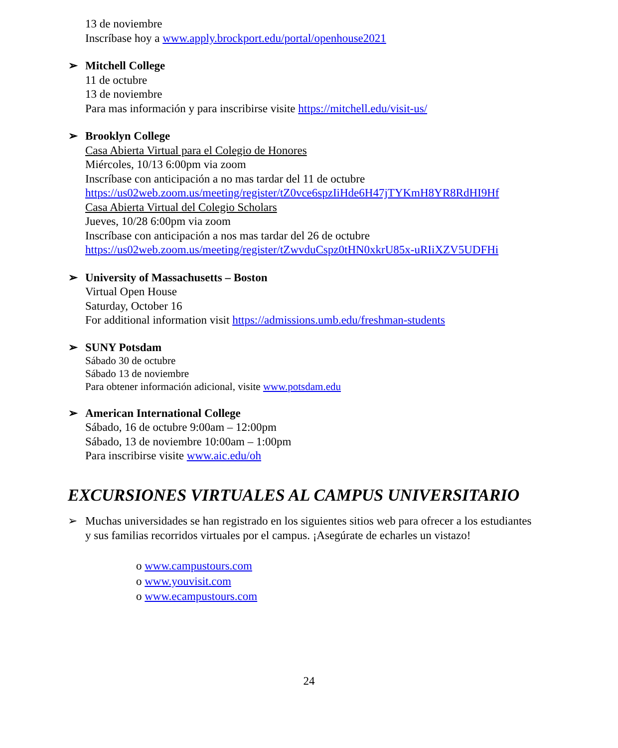13 de noviembre
Inscríbase hoy a www.apply.brockport.edu/portal/openhouse2021
➢ Mitchell College
11 de octubre
13 de noviembre
Para mas información y para inscribirse visite https://mitchell.edu/visit-us/
➢ Brooklyn College
Casa Abierta Virtual para el Colegio de Honores
Miércoles, 10/13 6:00pm via zoom
Inscríbase con anticipación a no mas tardar del 11 de octubre
https://us02web.zoom.us/meeting/register/tZ0vce6spzIiHde6H47jTYKmH8YR8RdHI9Hf
Casa Abierta Virtual del Colegio Scholars
Jueves, 10/28 6:00pm via zoom
Inscríbase con anticipación a nos mas tardar del 26 de octubre
https://us02web.zoom.us/meeting/register/tZwvduCspz0tHN0xkrU85x-uRIiXZV5UDFHi
➢ University of Massachusetts – Boston
Virtual Open House
Saturday, October 16
For additional information visit https://admissions.umb.edu/freshman-students
➢ SUNY Potsdam
Sábado 30 de octubre
Sábado 13 de noviembre
Para obtener información adicional, visite www.potsdam.edu
➢ American International College
Sábado, 16 de octubre 9:00am – 12:00pm
Sábado, 13 de noviembre 10:00am – 1:00pm
Para inscribirse visite www.aic.edu/oh
EXCURSIONES VIRTUALES AL CAMPUS UNIVERSITARIO
➢ Muchas universidades se han registrado en los siguientes sitios web para ofrecer a los estudiantes y sus familias recorridos virtuales por el campus. ¡Asegúrate de echarles un vistazo!
o www.campustours.com
o www.youvisit.com
o www.ecampustours.com
24